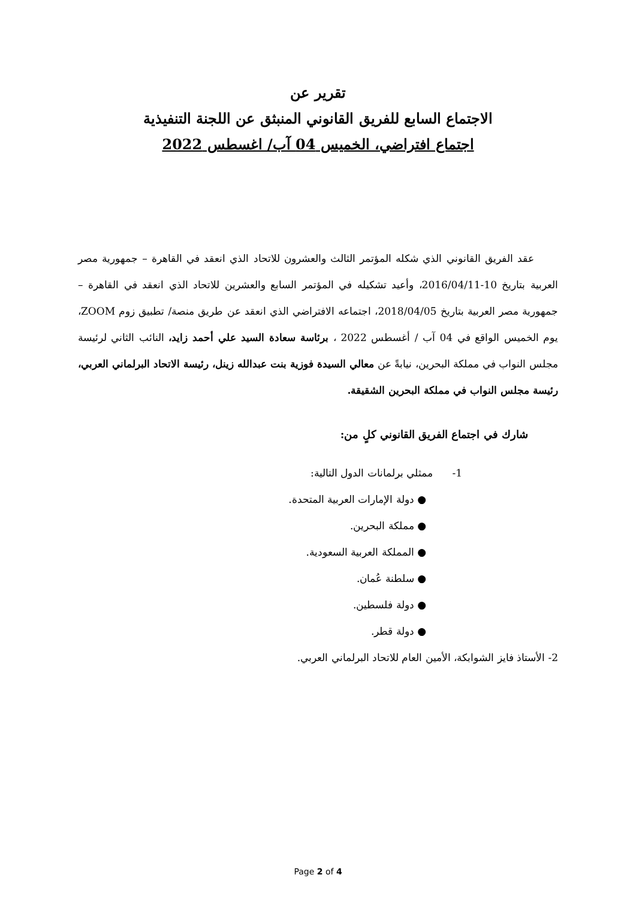تقرير عن
الاجتماع السابع للفريق القانوني المنبثق عن اللجنة التنفيذية
اجتماع افتراضي، الخميس 04 آب/ اغسطس 2022
عقد الفريق القانوني الذي شكله المؤتمر الثالث والعشرون للاتحاد الذي انعقد في القاهرة – جمهورية مصر العربية بتاريخ 10-2016/04/11، وأعيد تشكيله في المؤتمر السابع والعشرين للاتحاد الذي انعقد في القاهرة – جمهورية مصر العربية بتاريخ 2018/04/05، اجتماعه الافتراضي الذي انعقد عن طريق منصة/ تطبيق زوم ZOOM، يوم الخميس الواقع في 04 آب / أغسطس 2022 ، برئاسة سعادة السيد علي أحمد زايد، النائب الثاني لرئيسة مجلس النواب في مملكة البحرين، نيابةً عن معالي السيدة فوزية بنت عبدالله زينل، رئيسة الاتحاد البرلماني العربي، رئيسة مجلس النواب في مملكة البحرين الشقيقة.
شارك في اجتماع الفريق القانوني كلٍ من:
1- ممثلي برلمانات الدول التالية:
● دولة الإمارات العربية المتحدة.
● مملكة البحرين.
● المملكة العربية السعودية.
● سلطنة عُمان.
● دولة فلسطين.
● دولة قطر.
2- الأستاذ فايز الشوابكة، الأمين العام للاتحاد البرلماني العربي.
Page 2 of 4